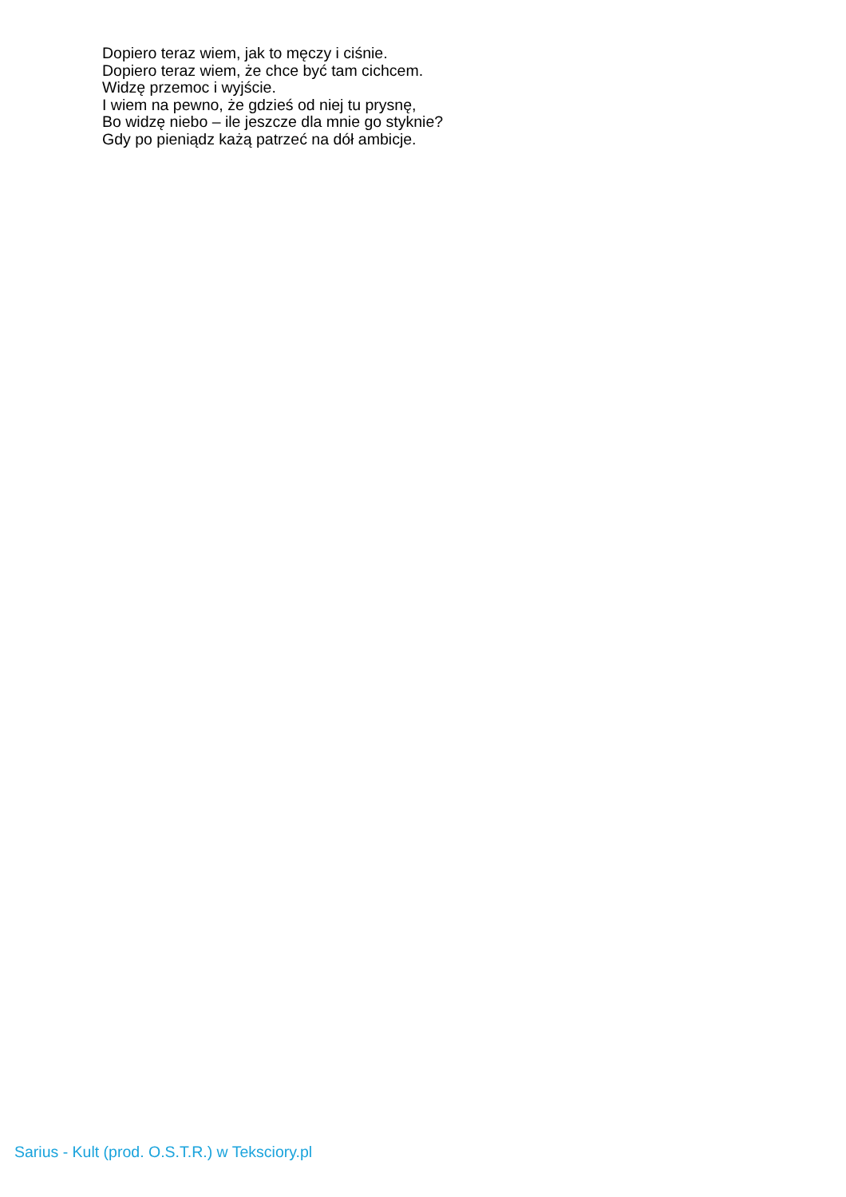Dopiero teraz wiem, jak to męczy i ciśnie.
Dopiero teraz wiem, że chce być tam cichcem.
Widzę przemoc i wyjście.
I wiem na pewno, że gdzieś od niej tu prysnę,
Bo widzę niebo – ile jeszcze dla mnie go styknie?
Gdy po pieniądz każą patrzeć na dół ambicje.
Sarius - Kult (prod. O.S.T.R.) w Teksciory.pl